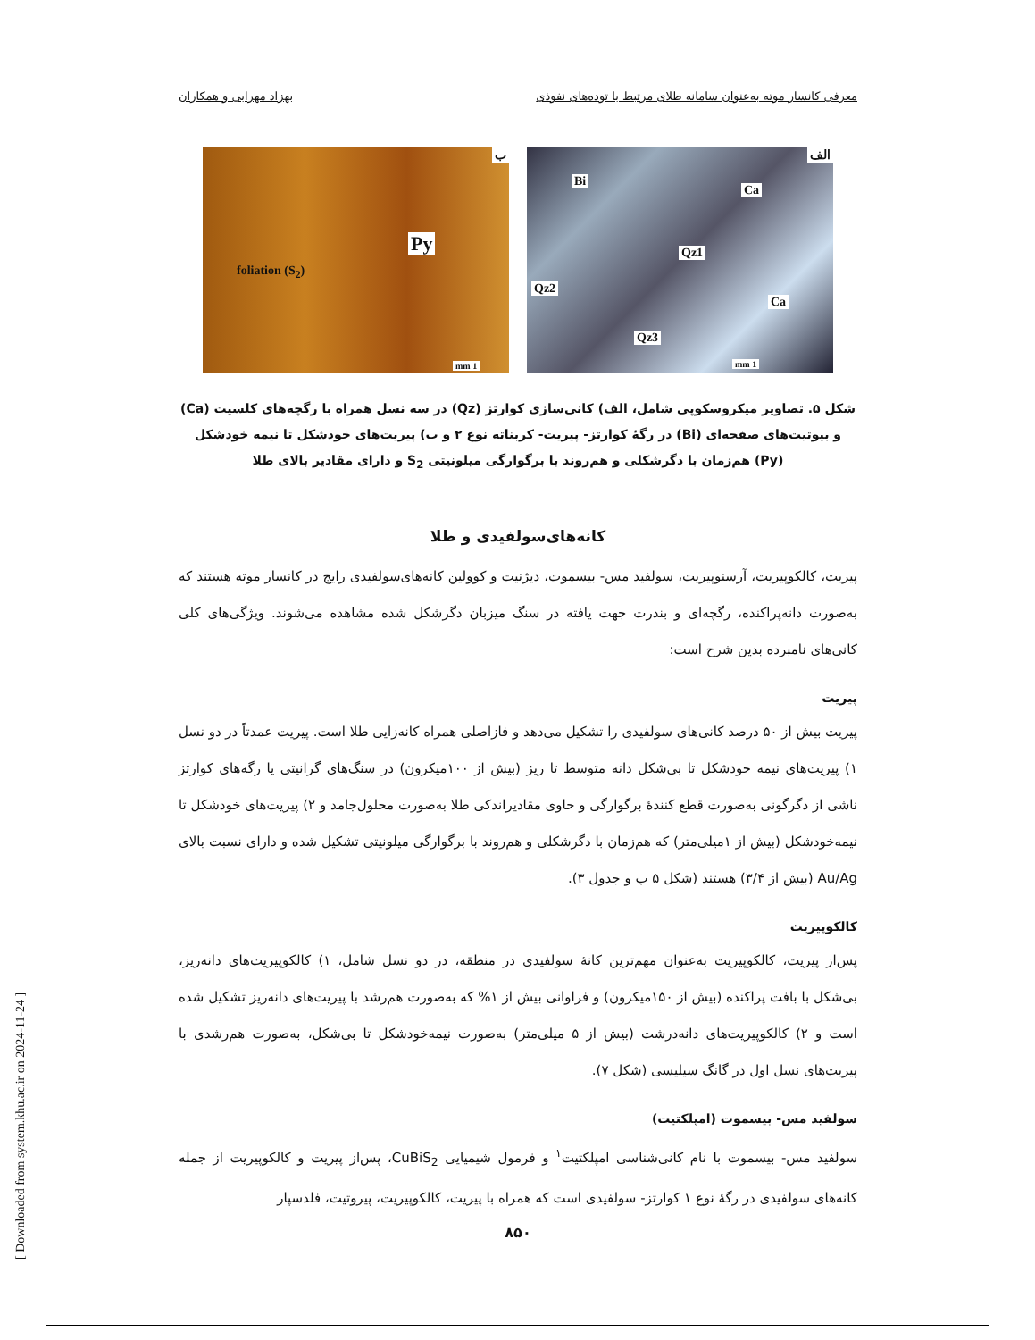معرفی کانسار موته به‌عنوان سامانه طلای مرتبط با توده‌های نفوذی بهزاد مهرابی و همکاران
الف
Bi
Ca
Qz1
Qz2
Ca
Qz3
1 mm
ب
Py
foliation (S<sub>2</sub>)
1 mm
شکل ۵. تصاویر میکروسکوپی شامل، الف) کانی‌سازی کوارتز (Qz) در سه نسل همراه با رگچه‌های کلسیت (Ca) و بیوتیت‌های صفحه‌ای (Bi) در رگهٔ کوارتز- پیریت- کربناته نوع ۲ و ب) پیریت‌های خودشکل تا نیمه خودشکل (Py) هم‌زمان با دگرشکلی و هم‌روند با برگوارگی میلونیتی S<sub>2</sub> و دارای مقادیر بالای طلا
کانه‌های‌سولفیدی و طلا
پیریت، کالکوپیریت، آرسنوپیریت، سولفید مس- بیسموت، دیژنیت و کوولین کانه‌های‌سولفیدی رایج در کانسار موته هستند که به‌صورت دانه‌پراکنده، رگچه‌ای و بندرت جهت یافته در سنگ میزبان دگرشکل شده مشاهده می‌شوند. ویژگی‌های کلی کانی‌های نامبرده بدین شرح است:
پیریت
پیریت بیش از ۵۰ درصد کانی‌های سولفیدی را تشکیل می‌دهد و فازاصلی همراه کانه‌زایی طلا است. پیریت عمدتاً در دو نسل ۱) پیریت‌های نیمه خودشکل تا بی‌شکل دانه متوسط تا ریز (بیش از ۱۰۰میکرون) در سنگ‌های گرانیتی یا رگه‌های کوارتز ناشی از دگرگونی به‌صورت قطع کنندهٔ برگوارگی و حاوی مقادیراندکی طلا به‌صورت محلول‌جامد و ۲) پیریت‌های خودشکل تا نیمه‌خودشکل (بیش از ۱میلی‌متر) که هم‌زمان با دگرشکلی و هم‌روند با برگوارگی میلونیتی تشکیل شده و دارای نسبت بالای Au/Ag (بیش از ۳/۴) هستند (شکل ۵ ب و جدول ۳).
کالکوپیریت
پس‌از پیریت، کالکوپیریت به‌عنوان مهم‌ترین کانهٔ سولفیدی در منطقه، در دو نسل شامل، ۱) کالکوپیریت‌های دانه‌ریز، بی‌شکل با بافت پراکنده (بیش از ۱۵۰میکرون) و فراوانی بیش از ۱% که به‌صورت هم‌رشد با پیریت‌های دانه‌ریز تشکیل شده است و ۲) کالکوپیریت‌های دانه‌درشت (بیش از ۵ میلی‌متر) به‌صورت نیمه‌خودشکل تا بی‌شکل، به‌صورت هم‌رشدی با پیریت‌های نسل اول در گانگ سیلیسی (شکل ۷).
سولفید مس- بیسموت (امپلکتیت)
سولفید مس- بیسموت با نام کانی‌شناسی امپلکتیت<sup>۱</sup> و فرمول شیمیایی CuBiS<sub>2</sub>، پس‌از پیریت و کالکوپیریت از جمله کانه‌های سولفیدی در رگهٔ نوع ۱ کوارتز- سولفیدی است که همراه با پیریت، کالکوپیریت، پیروتیت، فلدسپار
۸۵۰
[ Downloaded from system.khu.ac.ir on 2024-11-24 ]